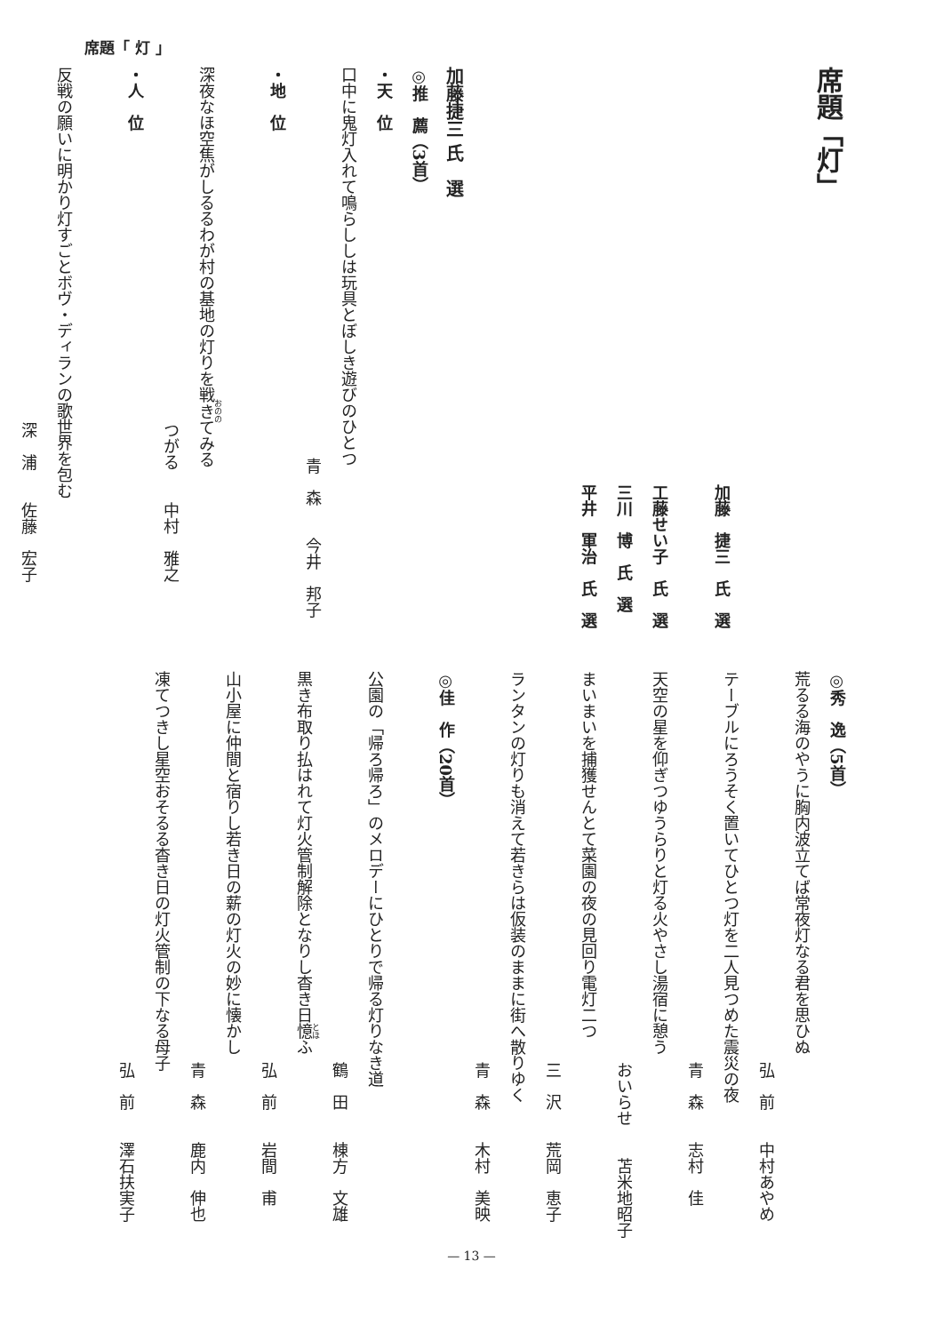席題「 灯 」
席題「灯」
加藤　捷三　氏　選
工藤せい子　氏　選
三川　博　氏　選
平井　軍治　氏　選
加藤捷三 氏　選
◎推　薦（3首）
・天　位
口中に鬼灯入れて鳴らししは玩具とぼしき遊びのひとつ
青　森　　今井　邦子
・地　位
深夜なほ空焦がしるるわが村の基地の灯りを戦きてみる
つがる　　中村　雅之
・人　位
反戦の願いに明かり灯すごとボヴ・ディランの歌世界を包む
深　浦　　佐藤　宏子
◎秀　逸（5首）
荒るる海のやうに胸内波立てば常夜灯なる君を思ひぬ
弘　前　　中村あやめ
テーブルにろうそく置いてひとつ灯を二人見つめた震災の夜
青　森　　志村　佳
天空の星を仰ぎつゆうらりと灯る火やさし湯宿に憩う
おいらせ　　苫米地昭子
まいまいを捕獲せんとて菜園の夜の見回り電灯二つ
三　沢　　荒岡　恵子
ランタンの灯りも消えて若きらは仮装のままに街へ散りゆく
青　森　　木村　美映
◎佳　作（20首）
公園の「帰ろ帰ろ」のメロデーにひとりで帰る灯りなき道
鶴　田　　棟方　文雄
黒き布取り払はれて灯火管制解除となりし杳き日憶ふ
弘　前　　岩間　甫
山小屋に仲間と宿りし若き日の薪の灯火の妙に懐かし
青　森　　鹿内　伸也
凍てつきし星空おそるる杳き日の灯火管制の下なる母子
弘　前　　澤石扶実子
— 13 —